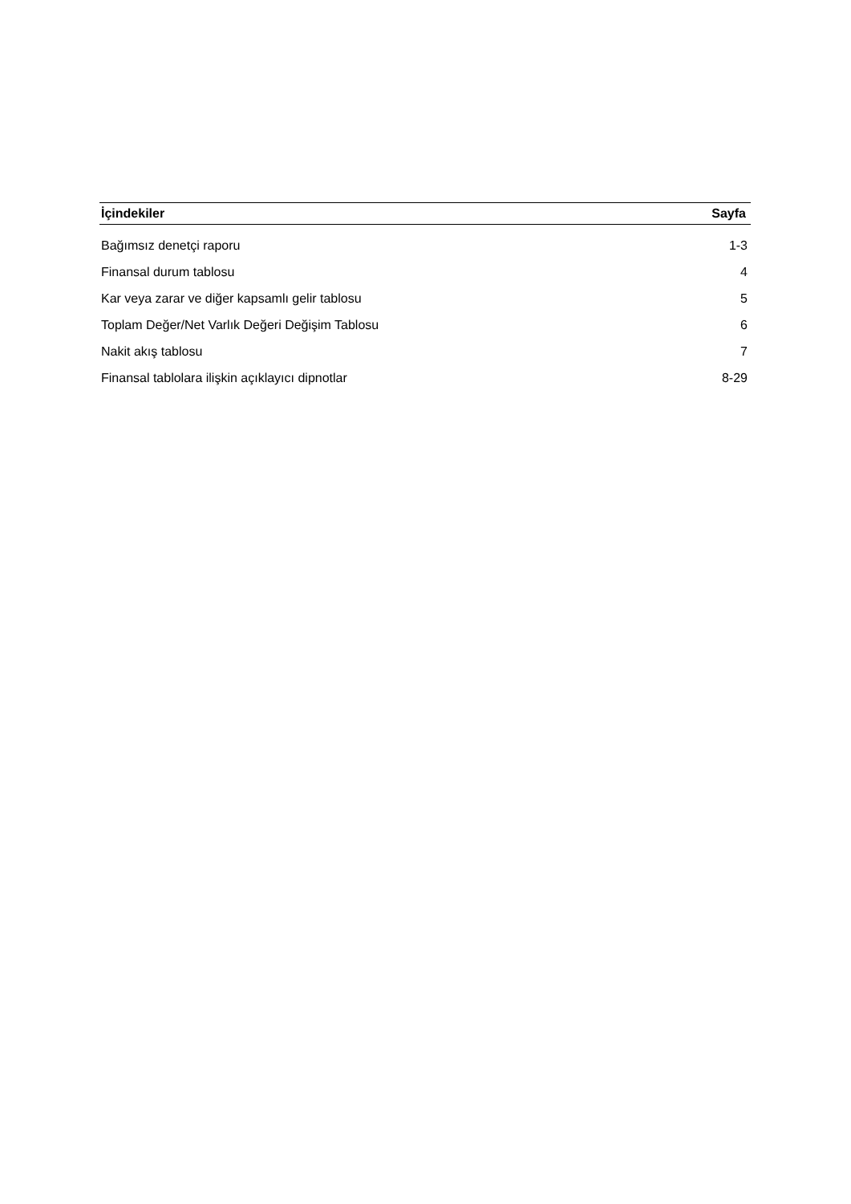| İçindekiler | Sayfa |
| --- | --- |
| Bağımsız denetçi raporu | 1-3 |
| Finansal durum tablosu | 4 |
| Kar veya zarar ve diğer kapsamlı gelir tablosu | 5 |
| Toplam Değer/Net Varlık Değeri Değişim Tablosu | 6 |
| Nakit akış tablosu | 7 |
| Finansal tablolara ilişkin açıklayıcı dipnotlar | 8-29 |